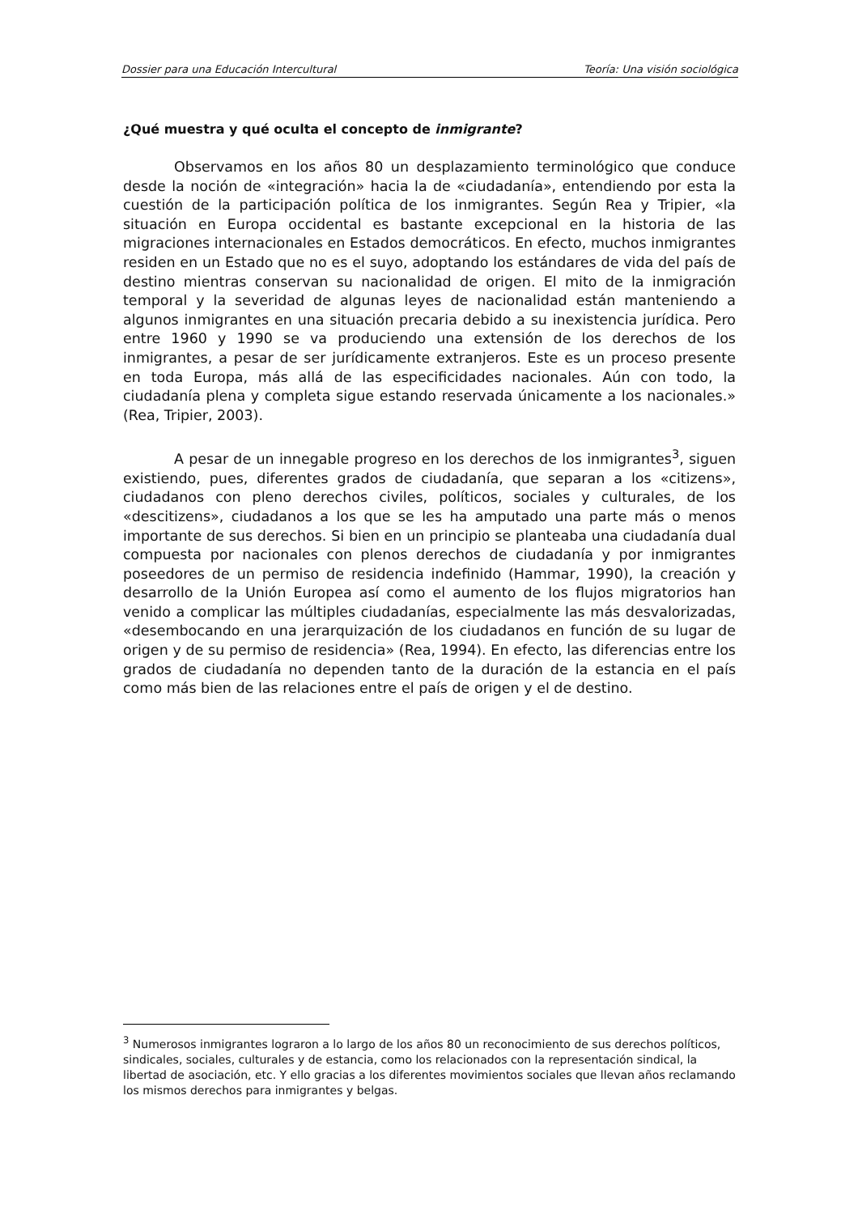Dossier para una Educación Intercultural Teoría: Una visión sociológica
¿Qué muestra y qué oculta el concepto de inmigrante?
Observamos en los años 80 un desplazamiento terminológico que conduce desde la noción de «integración» hacia la de «ciudadanía», entendiendo por esta la cuestión de la participación política de los inmigrantes. Según Rea y Tripier, «la situación en Europa occidental es bastante excepcional en la historia de las migraciones internacionales en Estados democráticos. En efecto, muchos inmigrantes residen en un Estado que no es el suyo, adoptando los estándares de vida del país de destino mientras conservan su nacionalidad de origen. El mito de la inmigración temporal y la severidad de algunas leyes de nacionalidad están manteniendo a algunos inmigrantes en una situación precaria debido a su inexistencia jurídica. Pero entre 1960 y 1990 se va produciendo una extensión de los derechos de los inmigrantes, a pesar de ser jurídicamente extranjeros. Este es un proceso presente en toda Europa, más allá de las especificidades nacionales. Aún con todo, la ciudadanía plena y completa sigue estando reservada únicamente a los nacionales.» (Rea, Tripier, 2003).
A pesar de un innegable progreso en los derechos de los inmigrantes<sup>3</sup>, siguen existiendo, pues, diferentes grados de ciudadanía, que separan a los «citizens», ciudadanos con pleno derechos civiles, políticos, sociales y culturales, de los «descitizens», ciudadanos a los que se les ha amputado una parte más o menos importante de sus derechos. Si bien en un principio se planteaba una ciudadanía dual compuesta por nacionales con plenos derechos de ciudadanía y por inmigrantes poseedores de un permiso de residencia indefinido (Hammar, 1990), la creación y desarrollo de la Unión Europea así como el aumento de los flujos migratorios han venido a complicar las múltiples ciudadanías, especialmente las más desvalorizadas, «desembocando en una jerarquización de los ciudadanos en función de su lugar de origen y de su permiso de residencia» (Rea, 1994). En efecto, las diferencias entre los grados de ciudadanía no dependen tanto de la duración de la estancia en el país como más bien de las relaciones entre el país de origen y el de destino.
<sup>3</sup> Numerosos inmigrantes lograron a lo largo de los años 80 un reconocimiento de sus derechos políticos, sindicales, sociales, culturales y de estancia, como los relacionados con la representación sindical, la libertad de asociación, etc. Y ello gracias a los diferentes movimientos sociales que llevan años reclamando los mismos derechos para inmigrantes y belgas.